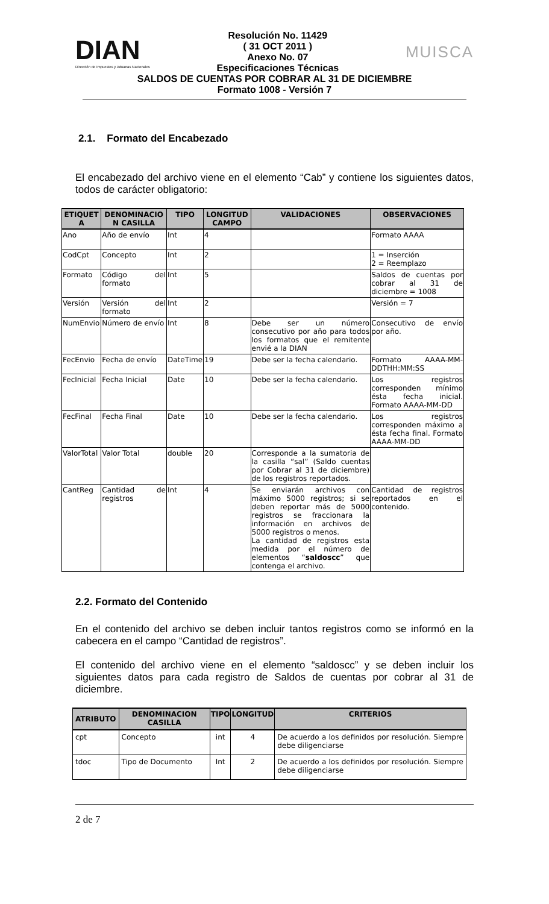DIAN
Dirección de Impuestos y Aduanas Nacionales
Resolución No. 11429
( 31 OCT 2011 )
Anexo No. 07
Especificaciones Técnicas
MUISCA
SALDOS DE CUENTAS POR COBRAR AL 31 DE DICIEMBRE
Formato 1008 - Versión 7
2.1. Formato del Encabezado
El encabezado del archivo viene en el elemento “Cab” y contiene los siguientes datos, todos de carácter obligatorio:
| ETIQUET A | DENOMINACIO N CASILLA | TIPO | LONGITUD CAMPO | VALIDACIONES | OBSERVACIONES |
| --- | --- | --- | --- | --- | --- |
| Ano | Año de envío | Int | 4 | | Formato AAAA |
| CodCpt | Concepto | Int | 2 | | 1 = Inserción 2 = Reemplazo |
| Formato | Código del formato | Int | 5 | | Saldos de cuentas por cobrar al 31 de diciembre = 1008 |
| Versión | Versión del formato | Int | 2 | | Versión = 7 |
| NumEnvio | Número de envío | Int | 8 | Debe ser un número consecutivo por año para todos los formatos que el remitente envié a la DIAN | Consecutivo de envío por año. |
| FecEnvio | Fecha de envío | DateTime | 19 | Debe ser la fecha calendario. | Formato AAAA-MM-DDTHH:MM:SS |
| FecInicial | Fecha Inicial | Date | 10 | Debe ser la fecha calendario. | Los registros corresponden mínimo ésta fecha inicial. Formato AAAA-MM-DD |
| FecFinal | Fecha Final | Date | 10 | Debe ser la fecha calendario. | Los registros corresponden máximo a ésta fecha final. Formato AAAA-MM-DD |
| ValorTotal | Valor Total | double | 20 | Corresponde a la sumatoria de la casilla “sal” (Saldo cuentas por Cobrar al 31 de diciembre) de los registros reportados. | |
| CantReg | Cantidad de registros | Int | 4 | Se enviarán archivos con máximo 5000 registros; si se deben reportar más de 5000 registros se fraccionara la información en archivos de 5000 registros o menos. La cantidad de registros esta medida por el número de elementos “ saldoscc ” que contenga el archivo. | Cantidad de registros reportados en el contenido. |
2.2. Formato del Contenido
En el contenido del archivo se deben incluir tantos registros como se informó en la cabecera en el campo “Cantidad de registros”.
El contenido del archivo viene en el elemento “saldoscc” y se deben incluir los siguientes datos para cada registro de Saldos de cuentas por cobrar al 31 de diciembre.
| ATRIBUTO | DENOMINACION CASILLA | TIPO | LONGITUD | CRITERIOS |
| --- | --- | --- | --- | --- |
| cpt | Concepto | int | 4 | De acuerdo a los definidos por resolución. Siempre debe diligenciarse |
| tdoc | Tipo de Documento | Int | 2 | De acuerdo a los definidos por resolución. Siempre debe diligenciarse |
2 de 7